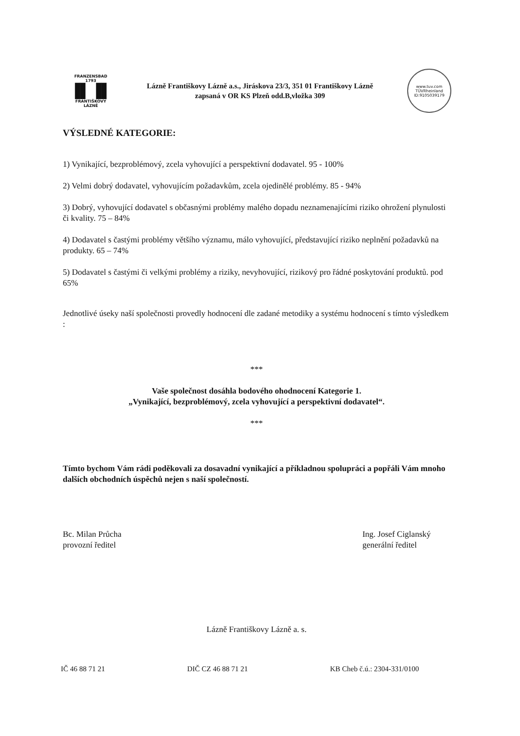FRANZENSBAD
1793
▐▌▐▌
FRANTIŠKOVY
LÁZNĚ
Lázně Františkovy Lázně a.s., Jiráskova 23/3, 351 01 Františkovy Lázně
zapsaná v OR KS Plzeň odd.B,vložka 309
www.tuv.com
TÜVRheinland
ID:9105039179
VÝSLEDNÉ KATEGORIE:
1) Vynikající, bezproblémový, zcela vyhovující a perspektivní dodavatel. 95 - 100%
2) Velmi dobrý dodavatel, vyhovujícím požadavkům, zcela ojedinělé problémy. 85 - 94%
3) Dobrý, vyhovující dodavatel s občasnými problémy malého dopadu neznamenajícími riziko ohrožení plynulosti či kvality. 75 – 84%
4) Dodavatel s častými problémy většího významu, málo vyhovující, představující riziko neplnění požadavků na produkty. 65 – 74%
5) Dodavatel s častými či velkými problémy a riziky, nevyhovující, rizikový pro řádné poskytování produktů. pod 65%
Jednotlivé úseky naší společnosti provedly hodnocení dle zadané metodiky a systému hodnocení s tímto výsledkem :
***
Vaše společnost dosáhla bodového ohodnocení Kategorie 1.
„Vynikající, bezproblémový, zcela vyhovující a perspektivní dodavatel“.
***
Tímto bychom Vám rádi poděkovali za dosavadní vynikající a příkladnou spolupráci a popřáli Vám mnoho dalších obchodních úspěchů nejen s naší společností.
Bc. Milan Průcha
provozní ředitel
Ing. Josef Ciglanský
generální ředitel
Lázně Františkovy Lázně a. s.
IČ 46 88 71 21 DIČ CZ 46 88 71 21 KB Cheb č.ú.: 2304-331/0100